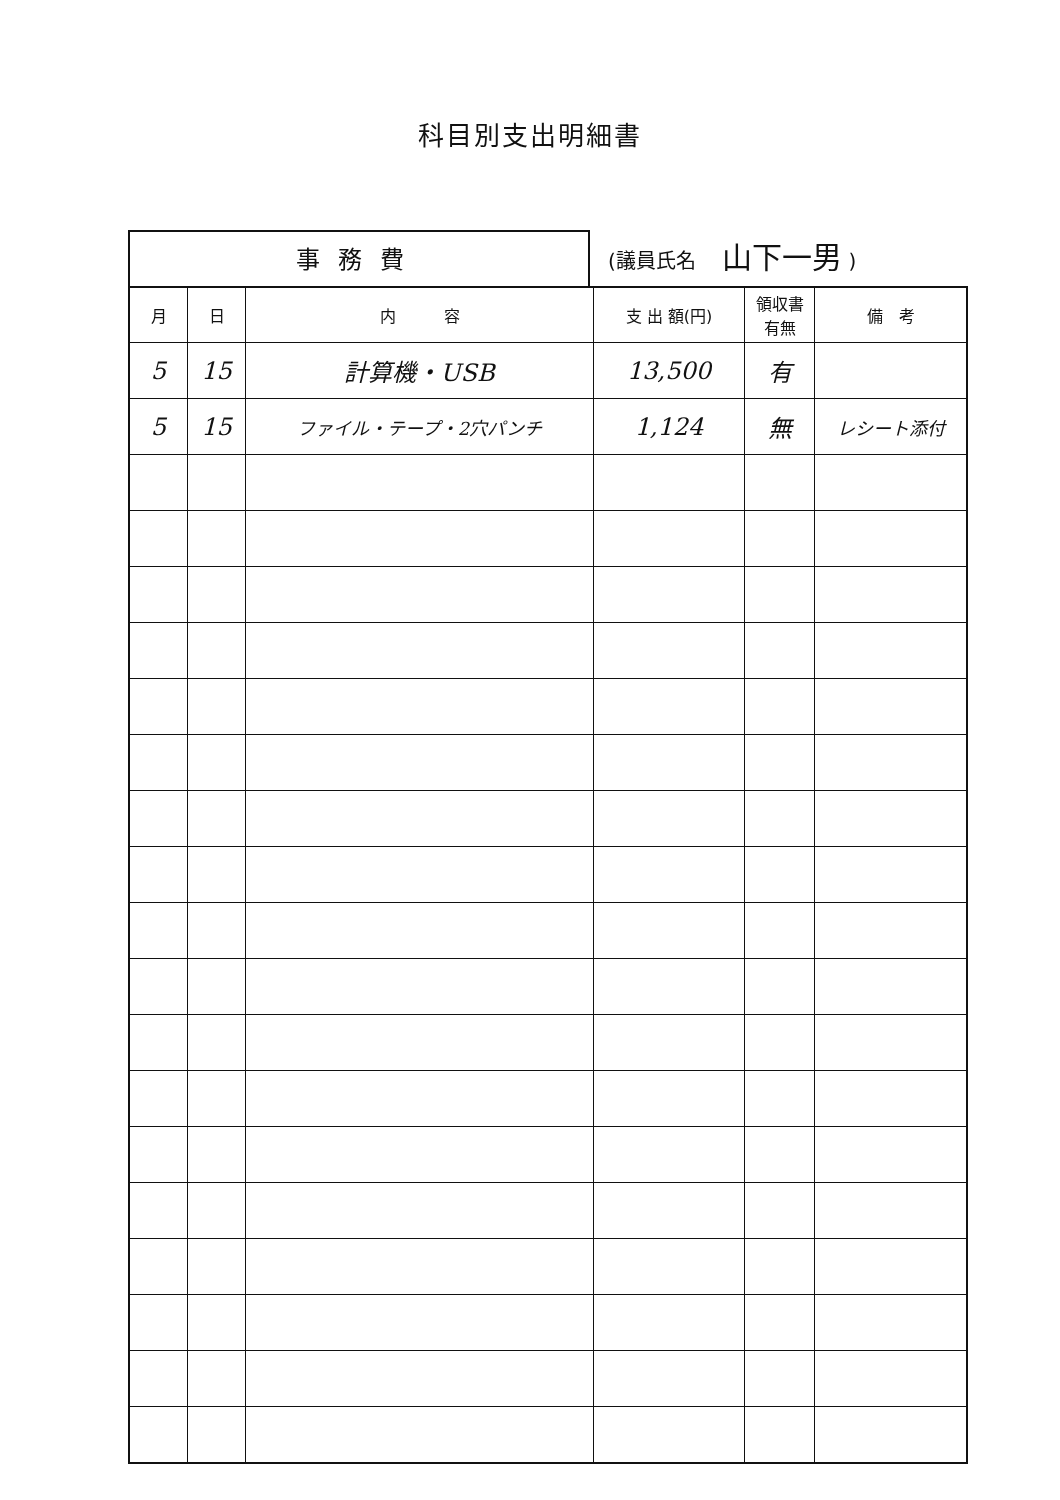科目別支出明細書
事務費
(議員氏名 山下一男 )
| 月 | 日 | 内 容 | 支 出 額(円) | 領収書 有無 | 備 考 |
| --- | --- | --- | --- | --- | --- |
| 5 | 15 | 計算機・USB | 13,500 | 有 | |
| 5 | 15 | ファイル・テープ・2穴パンチ | 1,124 | 無 | レシート添付 |